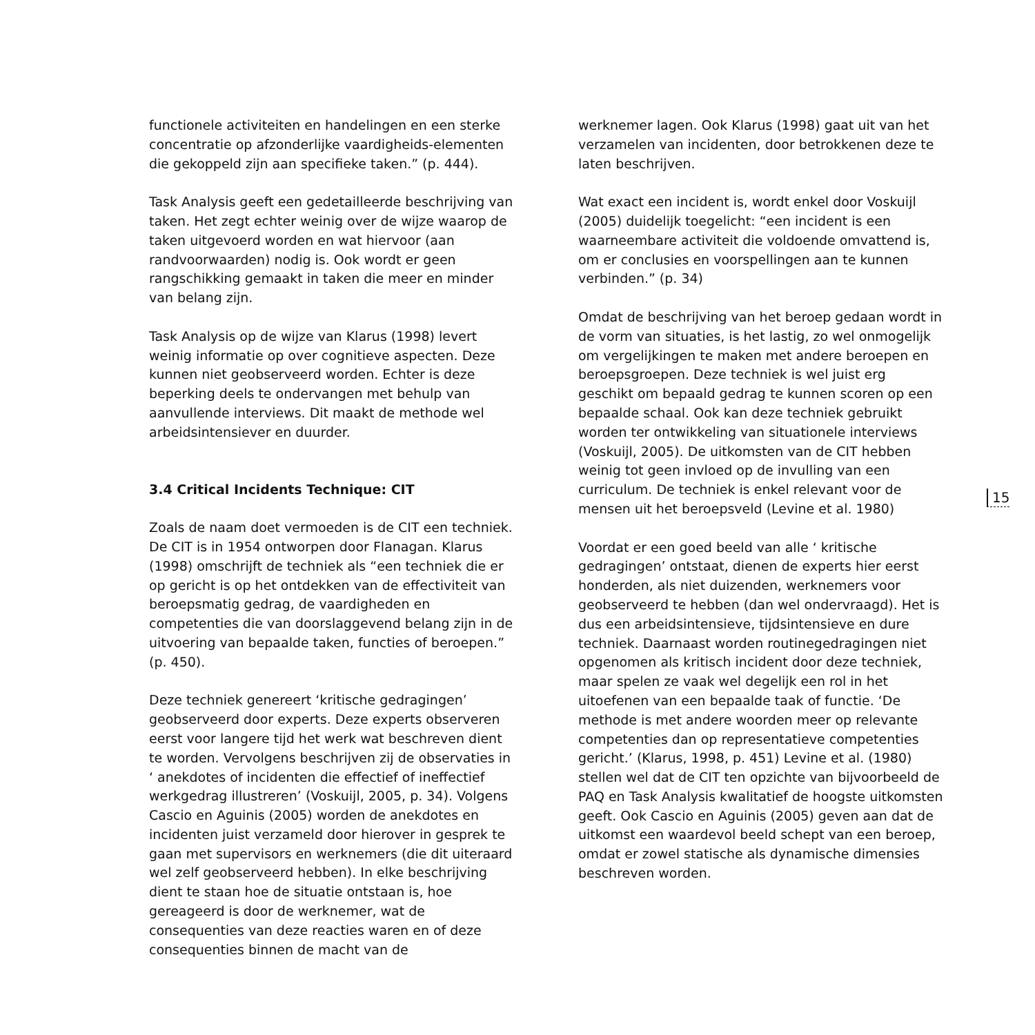functionele activiteiten en handelingen en een sterke concentratie op afzonderlijke vaardigheids-elementen die gekoppeld zijn aan specifieke taken.” (p. 444).
Task Analysis geeft een gedetailleerde beschrijving van taken. Het zegt echter weinig over de wijze waarop de taken uitgevoerd worden en wat hiervoor (aan randvoorwaarden) nodig is. Ook wordt er geen rangschikking gemaakt in taken die meer en minder van belang zijn.
Task Analysis op de wijze van Klarus (1998) levert weinig informatie op over cognitieve aspecten. Deze kunnen niet geobserveerd worden. Echter is deze beperking deels te ondervangen met behulp van aanvullende interviews. Dit maakt de methode wel arbeidsintensiever en duurder.
3.4 Critical Incidents Technique: CIT
Zoals de naam doet vermoeden is de CIT een techniek. De CIT is in 1954 ontworpen door Flanagan. Klarus (1998) omschrijft de techniek als “een techniek die er op gericht is op het ontdekken van de effectiviteit van beroepsmatig gedrag, de vaardigheden en competenties die van doorslaggevend belang zijn in de uitvoering van bepaalde taken, functies of beroepen.” (p. 450).
Deze techniek genereert ‘kritische gedragingen’ geobserveerd door experts. Deze experts observeren eerst voor langere tijd het werk wat beschreven dient te worden. Vervolgens beschrijven zij de observaties in ‘ anekdotes of incidenten die effectief of ineffectief werkgedrag illustreren’ (Voskuijl, 2005, p. 34). Volgens Cascio en Aguinis (2005) worden de anekdotes en incidenten juist verzameld door hierover in gesprek te gaan met supervisors en werknemers (die dit uiteraard wel zelf geobserveerd hebben). In elke beschrijving dient te staan hoe de situatie ontstaan is, hoe gereageerd is door de werknemer, wat de consequenties van deze reacties waren en of deze consequenties binnen de macht van de
werknemer lagen. Ook Klarus (1998) gaat uit van het verzamelen van incidenten, door betrokkenen deze te laten beschrijven.
Wat exact een incident is, wordt enkel door Voskuijl (2005) duidelijk toegelicht: “een incident is een waarneembare activiteit die voldoende omvattend is, om er conclusies en voorspellingen aan te kunnen verbinden.” (p. 34)
Omdat de beschrijving van het beroep gedaan wordt in de vorm van situaties, is het lastig, zo wel onmogelijk om vergelijkingen te maken met andere beroepen en beroepsgroepen. Deze techniek is wel juist erg geschikt om bepaald gedrag te kunnen scoren op een bepaalde schaal. Ook kan deze techniek gebruikt worden ter ontwikkeling van situationele interviews (Voskuijl, 2005). De uitkomsten van de CIT hebben weinig tot geen invloed op de invulling van een curriculum. De techniek is enkel relevant voor de mensen uit het beroepsveld (Levine et al. 1980)
Voordat er een goed beeld van alle ‘ kritische gedragingen’ ontstaat, dienen de experts hier eerst honderden, als niet duizenden, werknemers voor geobserveerd te hebben (dan wel ondervraagd). Het is dus een arbeidsintensieve, tijdsintensieve en dure techniek. Daarnaast worden routinegedragingen niet opgenomen als kritisch incident door deze techniek, maar spelen ze vaak wel degelijk een rol in het uitoefenen van een bepaalde taak of functie. ‘De methode is met andere woorden meer op relevante competenties dan op representatieve competenties gericht.’ (Klarus, 1998, p. 451) Levine et al. (1980) stellen wel dat de CIT ten opzichte van bijvoorbeeld de PAQ en Task Analysis kwalitatief de hoogste uitkomsten geeft. Ook Cascio en Aguinis (2005) geven aan dat de uitkomst een waardevol beeld schept van een beroep, omdat er zowel statische als dynamische dimensies beschreven worden.
15